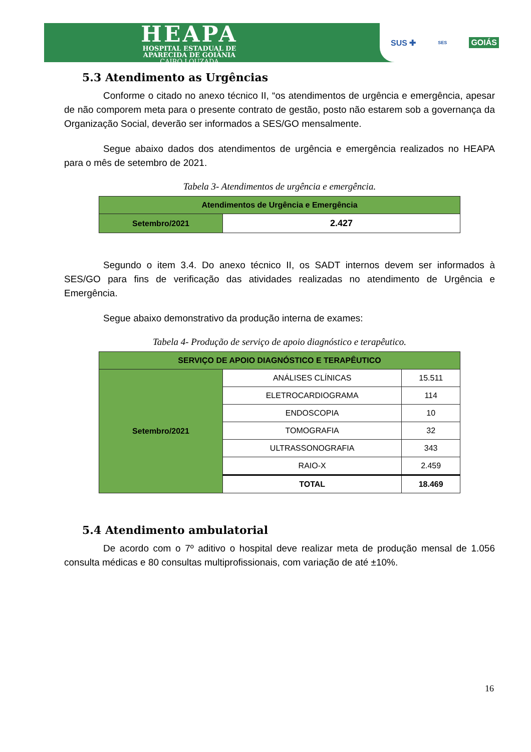HEAPA
HOSPITAL ESTADUAL DE
APARECIDA DE GOIÂNIA
CAIRO LOUZADA
SUS ✚ SES GOIÁS
5.3 Atendimento as Urgências
Conforme o citado no anexo técnico II, “os atendimentos de urgência e emergência, apesar de não comporem meta para o presente contrato de gestão, posto não estarem sob a governança da Organização Social, deverão ser informados a SES/GO mensalmente.
Segue abaixo dados dos atendimentos de urgência e emergência realizados no HEAPA para o mês de setembro de 2021.
Tabela 3- Atendimentos de urgência e emergência.
| Atendimentos de Urgência e Emergência | |
| --- | --- |
| Setembro/2021 | 2.427 |
Segundo o item 3.4. Do anexo técnico II, os SADT internos devem ser informados à SES/GO para fins de verificação das atividades realizadas no atendimento de Urgência e Emergência.
Segue abaixo demonstrativo da produção interna de exames:
Tabela 4- Produção de serviço de apoio diagnóstico e terapêutico.
| SERVIÇO DE APOIO DIAGNÓSTICO E TERAPÊUTICO | | |
| --- | --- | --- |
| Setembro/2021 | ANÁLISES CLÍNICAS | 15.511 |
| | ELETROCARDIOGRAMA | 114 |
| | ENDOSCOPIA | 10 |
| | TOMOGRAFIA | 32 |
| | ULTRASSONOGRAFIA | 343 |
| | RAIO-X | 2.459 |
| | TOTAL | 18.469 |
5.4 Atendimento ambulatorial
De acordo com o 7º aditivo o hospital deve realizar meta de produção mensal de 1.056 consulta médicas e 80 consultas multiprofissionais, com variação de até ±10%.
16